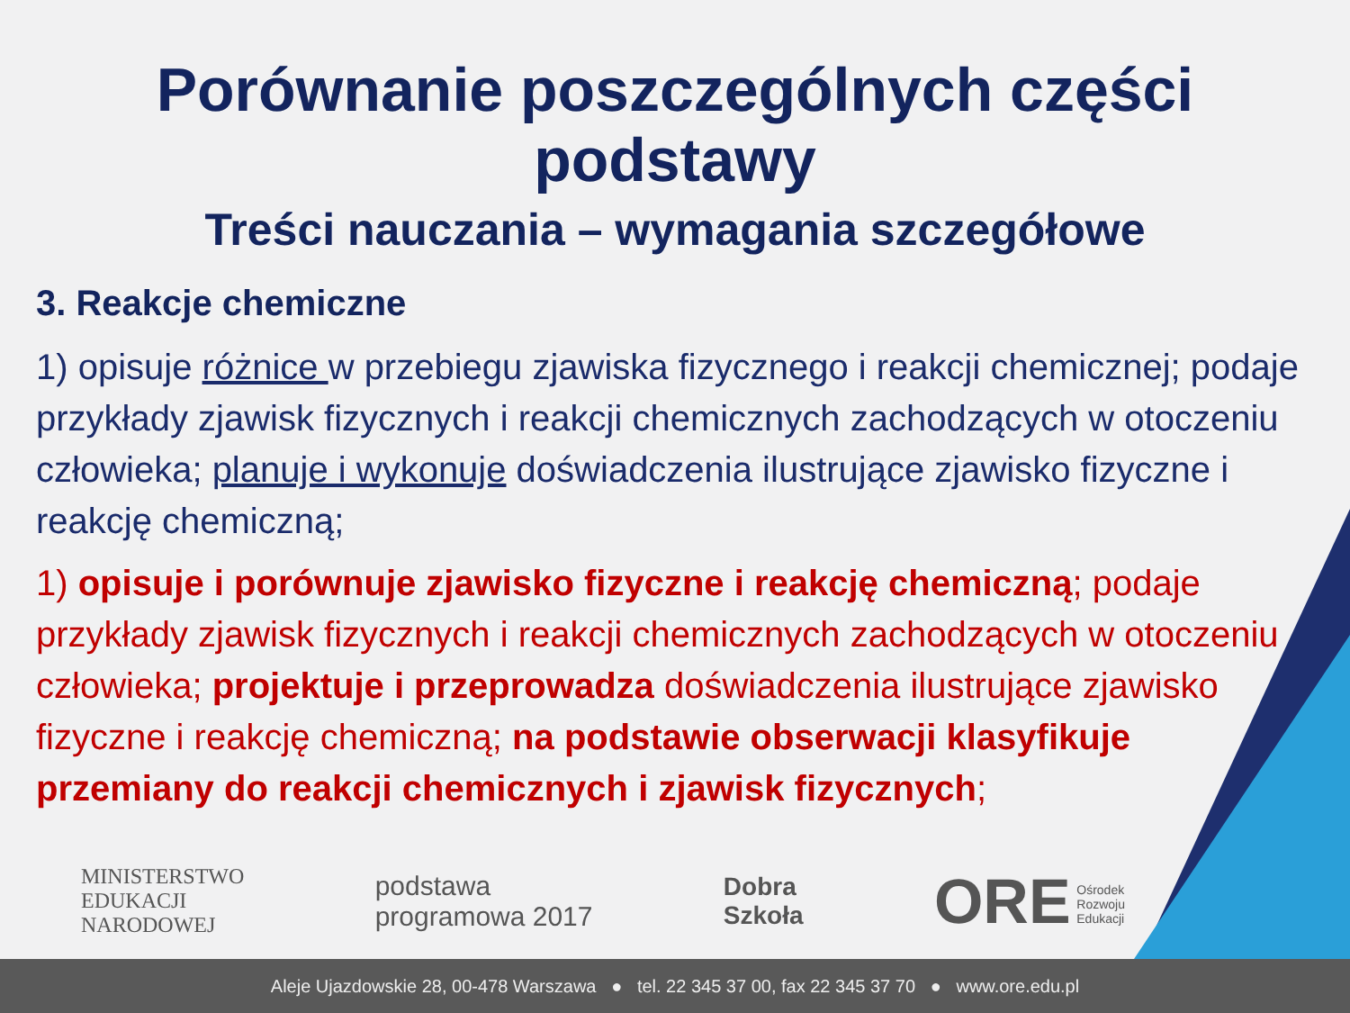Porównanie poszczególnych części podstawy
Treści nauczania – wymagania szczegółowe
3. Reakcje chemiczne
1) opisuje różnice w przebiegu zjawiska fizycznego i reakcji chemicznej; podaje przykłady zjawisk fizycznych i reakcji chemicznych zachodzących w otoczeniu człowieka; planuje i wykonuje doświadczenia ilustrujące zjawisko fizyczne i reakcję chemiczną;
1) opisuje i porównuje zjawisko fizyczne i reakcję chemiczną; podaje przykłady zjawisk fizycznych i reakcji chemicznych zachodzących w otoczeniu człowieka; projektuje i przeprowadza doświadczenia ilustrujące zjawisko fizyczne i reakcję chemiczną; na podstawie obserwacji klasyfikuje przemiany do reakcji chemicznych i zjawisk fizycznych;
MINISTERSTWO
EDUKACJI
NARODOWEJ
podstawa
programowa 2017
Dobra
Szkoła
ORE Ośrodek
Rozwoju
Edukacji
Aleje Ujazdowskie 28, 00-478 Warszawa ● tel. 22 345 37 00, fax 22 345 37 70 ● www.ore.edu.pl